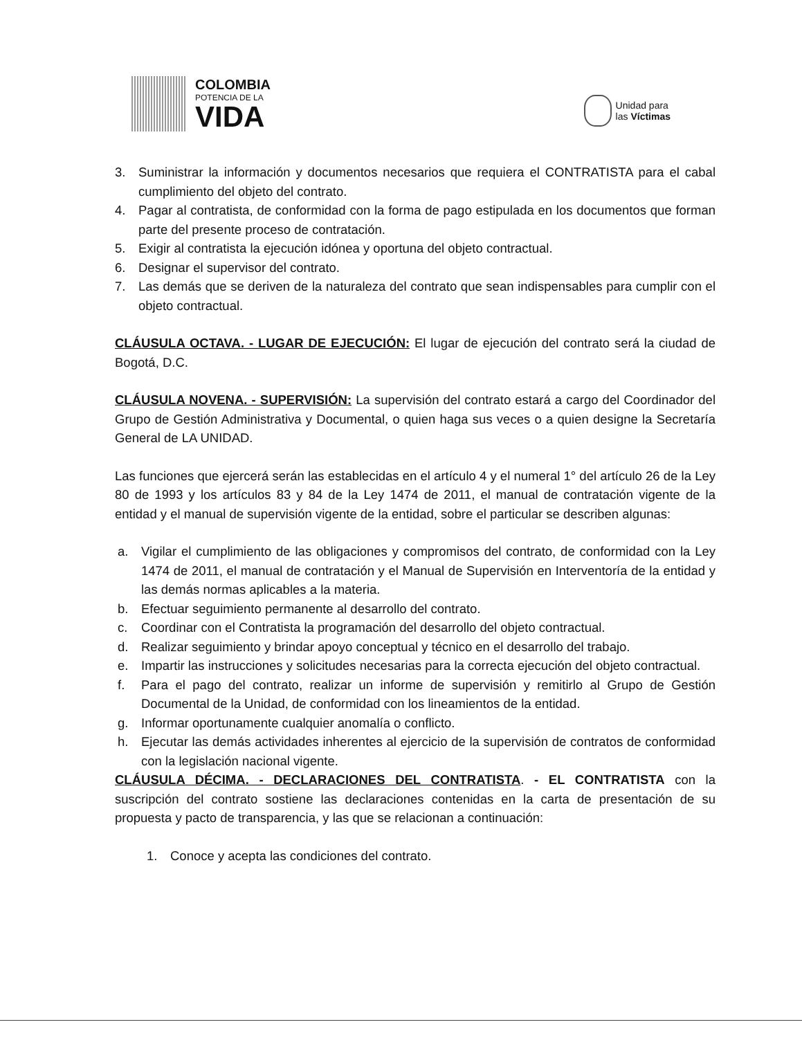COLOMBIA
POTENCIA DE LA
VIDA
Unidad para
las Víctimas
3. Suministrar la información y documentos necesarios que requiera el CONTRATISTA para el cabal cumplimiento del objeto del contrato.
4. Pagar al contratista, de conformidad con la forma de pago estipulada en los documentos que forman parte del presente proceso de contratación.
5. Exigir al contratista la ejecución idónea y oportuna del objeto contractual.
6. Designar el supervisor del contrato.
7. Las demás que se deriven de la naturaleza del contrato que sean indispensables para cumplir con el objeto contractual.
CLÁUSULA OCTAVA. - LUGAR DE EJECUCIÓN: El lugar de ejecución del contrato será la ciudad de Bogotá, D.C.
CLÁUSULA NOVENA. - SUPERVISIÓN: La supervisión del contrato estará a cargo del Coordinador del Grupo de Gestión Administrativa y Documental, o quien haga sus veces o a quien designe la Secretaría General de LA UNIDAD.
Las funciones que ejercerá serán las establecidas en el artículo 4 y el numeral 1° del artículo 26 de la Ley 80 de 1993 y los artículos 83 y 84 de la Ley 1474 de 2011, el manual de contratación vigente de la entidad y el manual de supervisión vigente de la entidad, sobre el particular se describen algunas:
a. Vigilar el cumplimiento de las obligaciones y compromisos del contrato, de conformidad con la Ley 1474 de 2011, el manual de contratación y el Manual de Supervisión en Interventoría de la entidad y las demás normas aplicables a la materia.
b. Efectuar seguimiento permanente al desarrollo del contrato.
c. Coordinar con el Contratista la programación del desarrollo del objeto contractual.
d. Realizar seguimiento y brindar apoyo conceptual y técnico en el desarrollo del trabajo.
e. Impartir las instrucciones y solicitudes necesarias para la correcta ejecución del objeto contractual.
f. Para el pago del contrato, realizar un informe de supervisión y remitirlo al Grupo de Gestión Documental de la Unidad, de conformidad con los lineamientos de la entidad.
g. Informar oportunamente cualquier anomalía o conflicto.
h. Ejecutar las demás actividades inherentes al ejercicio de la supervisión de contratos de conformidad con la legislación nacional vigente.
CLÁUSULA DÉCIMA. - DECLARACIONES DEL CONTRATISTA. - EL CONTRATISTA con la suscripción del contrato sostiene las declaraciones contenidas en la carta de presentación de su propuesta y pacto de transparencia, y las que se relacionan a continuación:
1. Conoce y acepta las condiciones del contrato.